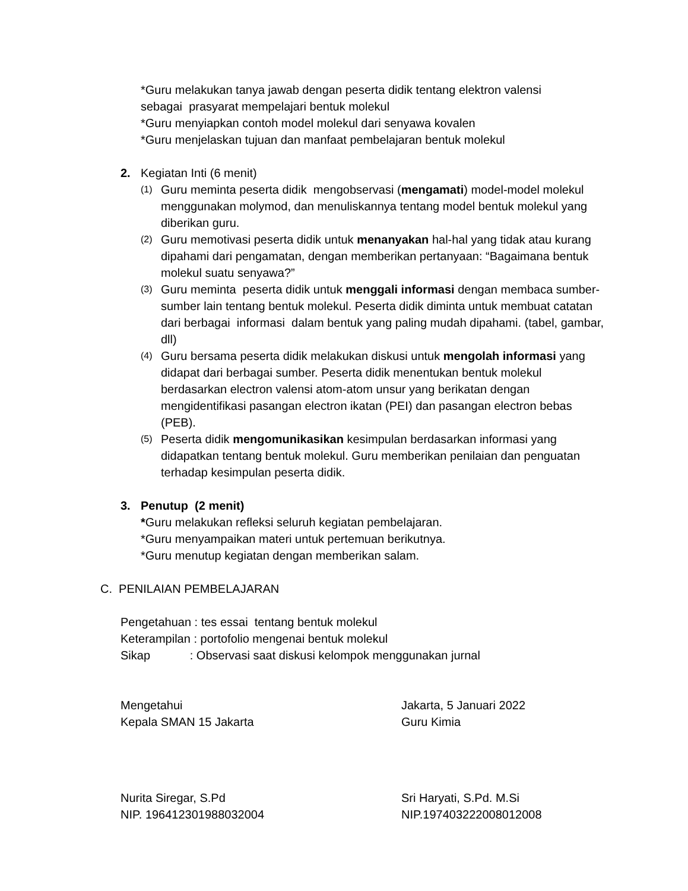*Guru melakukan tanya jawab dengan peserta didik tentang elektron valensi
sebagai prasyarat mempelajari bentuk molekul
*Guru menyiapkan contoh model molekul dari senyawa kovalen
*Guru menjelaskan tujuan dan manfaat pembelajaran bentuk molekul
2. Kegiatan Inti (6 menit)
(1)
Guru meminta peserta didik mengobservasi (mengamati) model-model molekul menggunakan molymod, dan menuliskannya tentang model bentuk molekul yang diberikan guru.
(2)
Guru memotivasi peserta didik untuk menanyakan hal-hal yang tidak atau kurang dipahami dari pengamatan, dengan memberikan pertanyaan: “Bagaimana bentuk molekul suatu senyawa?”
(3)
Guru meminta peserta didik untuk menggali informasi dengan membaca sumber-sumber lain tentang bentuk molekul. Peserta didik diminta untuk membuat catatan dari berbagai informasi dalam bentuk yang paling mudah dipahami. (tabel, gambar, dll)
(4)
Guru bersama peserta didik melakukan diskusi untuk mengolah informasi yang didapat dari berbagai sumber. Peserta didik menentukan bentuk molekul berdasarkan electron valensi atom-atom unsur yang berikatan dengan mengidentifikasi pasangan electron ikatan (PEI) dan pasangan electron bebas (PEB).
(5)
Peserta didik mengomunikasikan kesimpulan berdasarkan informasi yang didapatkan tentang bentuk molekul. Guru memberikan penilaian dan penguatan terhadap kesimpulan peserta didik.
3. Penutup (2 menit)
*Guru melakukan refleksi seluruh kegiatan pembelajaran.
*Guru menyampaikan materi untuk pertemuan berikutnya.
*Guru menutup kegiatan dengan memberikan salam.
C. PENILAIAN PEMBELAJARAN
Pengetahuan : tes essai tentang bentuk molekul
Keterampilan : portofolio mengenai bentuk molekul
Sikap : Observasi saat diskusi kelompok menggunakan jurnal
Mengetahui
Kepala SMAN 15 Jakarta
Jakarta, 5 Januari 2022
Guru Kimia
Nurita Siregar, S.Pd
NIP. 196412301988032004
Sri Haryati, S.Pd. M.Si
NIP.197403222008012008